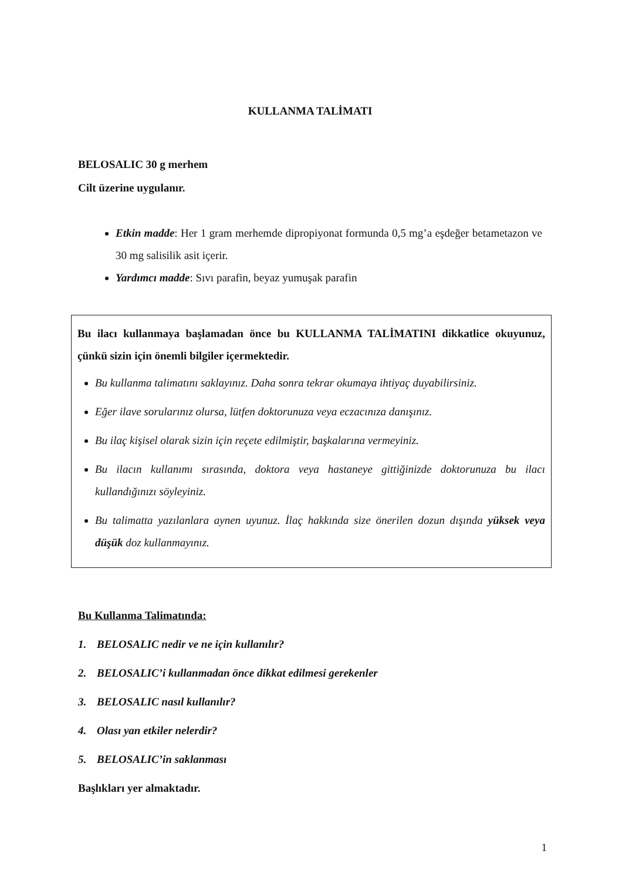KULLANMA TALİMATI
BELOSALIC 30 g merhem
Cilt üzerine uygulanır.
Etkin madde: Her 1 gram merhemde dipropiyonat formunda 0,5 mg’a eşdeğer betametazon ve 30 mg salisilik asit içerir.
Yardımcı madde: Sıvı parafin, beyaz yumuşak parafin
Bu ilacı kullanmaya başlamadan önce bu KULLANMA TALİMATINI dikkatlice okuyunuz, çünkü sizin için önemli bilgiler içermektedir.
Bu kullanma talimatını saklayınız. Daha sonra tekrar okumaya ihtiyaç duyabilirsiniz.
Eğer ilave sorularınız olursa, lütfen doktorunuza veya eczacınıza danışınız.
Bu ilaç kişisel olarak sizin için reçete edilmiştir, başkalarına vermeyiniz.
Bu ilacın kullanımı sırasında, doktora veya hastaneye gittiğinizde doktorunuza bu ilacı kullandığınızı söyleyiniz.
Bu talimatta yazılanlara aynen uyunuz. İlaç hakkında size önerilen dozun dışında yüksek veya düşük doz kullanmayınız.
Bu Kullanma Talimatında:
1. BELOSALIC nedir ve ne için kullanılır?
2. BELOSALIC’i kullanmadan önce dikkat edilmesi gerekenler
3. BELOSALIC nasıl kullanılır?
4. Olası yan etkiler nelerdir?
5. BELOSALIC’in saklanması
Başlıkları yer almaktadır.
1